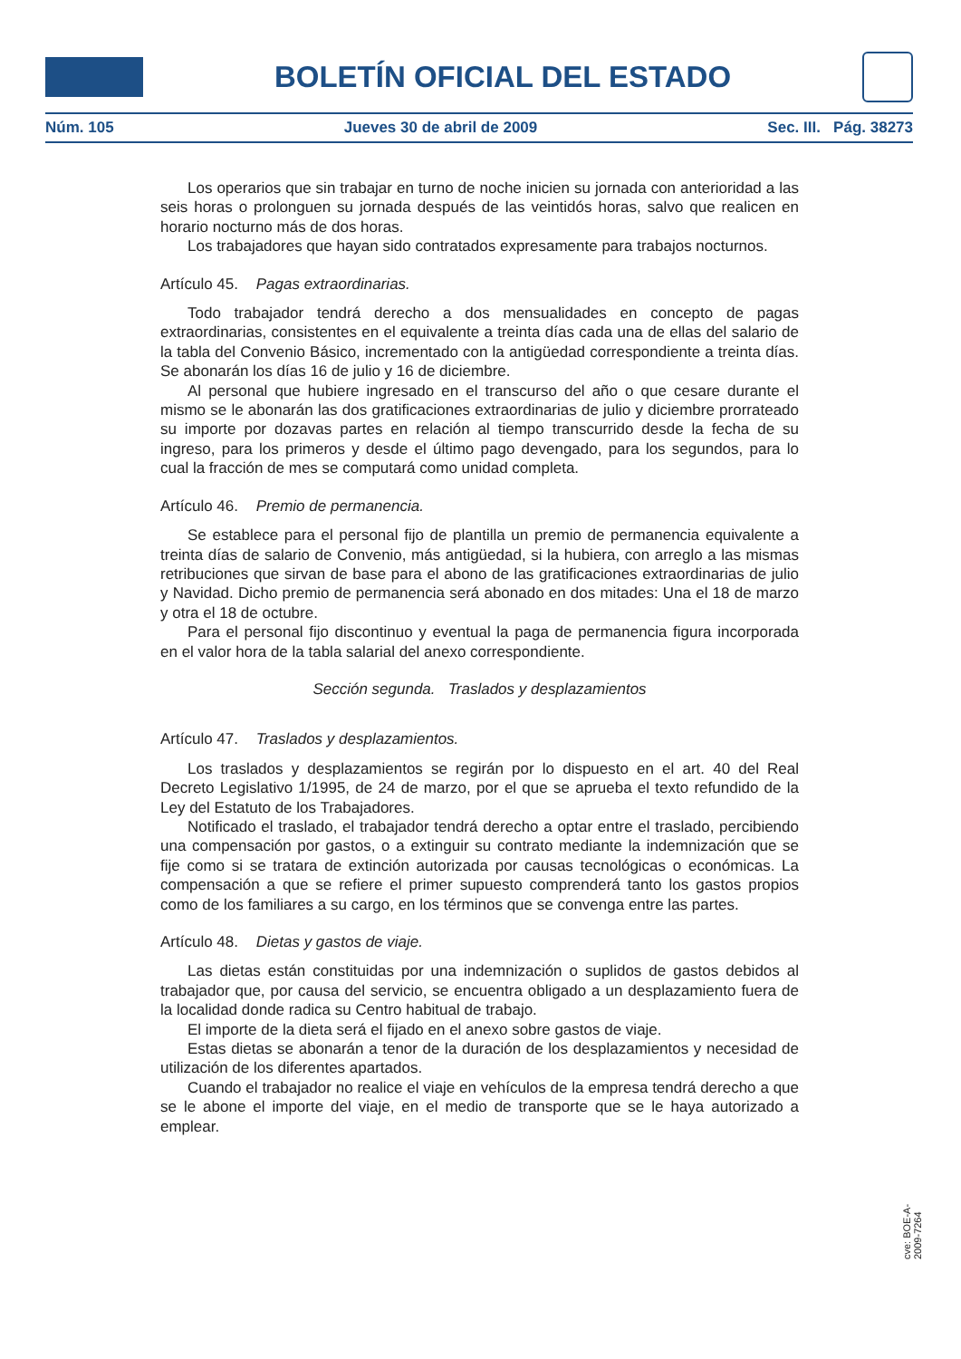BOLETÍN OFICIAL DEL ESTADO
Núm. 105 Jueves 30 de abril de 2009 Sec. III. Pág. 38273
Los operarios que sin trabajar en turno de noche inicien su jornada con anterioridad a las seis horas o prolonguen su jornada después de las veintidós horas, salvo que realicen en horario nocturno más de dos horas.
Los trabajadores que hayan sido contratados expresamente para trabajos nocturnos.
Artículo 45. Pagas extraordinarias.
Todo trabajador tendrá derecho a dos mensualidades en concepto de pagas extraordinarias, consistentes en el equivalente a treinta días cada una de ellas del salario de la tabla del Convenio Básico, incrementado con la antigüedad correspondiente a treinta días. Se abonarán los días 16 de julio y 16 de diciembre.
Al personal que hubiere ingresado en el transcurso del año o que cesare durante el mismo se le abonarán las dos gratificaciones extraordinarias de julio y diciembre prorrateado su importe por dozavas partes en relación al tiempo transcurrido desde la fecha de su ingreso, para los primeros y desde el último pago devengado, para los segundos, para lo cual la fracción de mes se computará como unidad completa.
Artículo 46. Premio de permanencia.
Se establece para el personal fijo de plantilla un premio de permanencia equivalente a treinta días de salario de Convenio, más antigüedad, si la hubiera, con arreglo a las mismas retribuciones que sirvan de base para el abono de las gratificaciones extraordinarias de julio y Navidad. Dicho premio de permanencia será abonado en dos mitades: Una el 18 de marzo y otra el 18 de octubre.
Para el personal fijo discontinuo y eventual la paga de permanencia figura incorporada en el valor hora de la tabla salarial del anexo correspondiente.
Sección segunda. Traslados y desplazamientos
Artículo 47. Traslados y desplazamientos.
Los traslados y desplazamientos se regirán por lo dispuesto en el art. 40 del Real Decreto Legislativo 1/1995, de 24 de marzo, por el que se aprueba el texto refundido de la Ley del Estatuto de los Trabajadores.
Notificado el traslado, el trabajador tendrá derecho a optar entre el traslado, percibiendo una compensación por gastos, o a extinguir su contrato mediante la indemnización que se fije como si se tratara de extinción autorizada por causas tecnológicas o económicas. La compensación a que se refiere el primer supuesto comprenderá tanto los gastos propios como de los familiares a su cargo, en los términos que se convenga entre las partes.
Artículo 48. Dietas y gastos de viaje.
Las dietas están constituidas por una indemnización o suplidos de gastos debidos al trabajador que, por causa del servicio, se encuentra obligado a un desplazamiento fuera de la localidad donde radica su Centro habitual de trabajo.
El importe de la dieta será el fijado en el anexo sobre gastos de viaje.
Estas dietas se abonarán a tenor de la duración de los desplazamientos y necesidad de utilización de los diferentes apartados.
Cuando el trabajador no realice el viaje en vehículos de la empresa tendrá derecho a que se le abone el importe del viaje, en el medio de transporte que se le haya autorizado a emplear.
cve: BOE-A-2009-7264